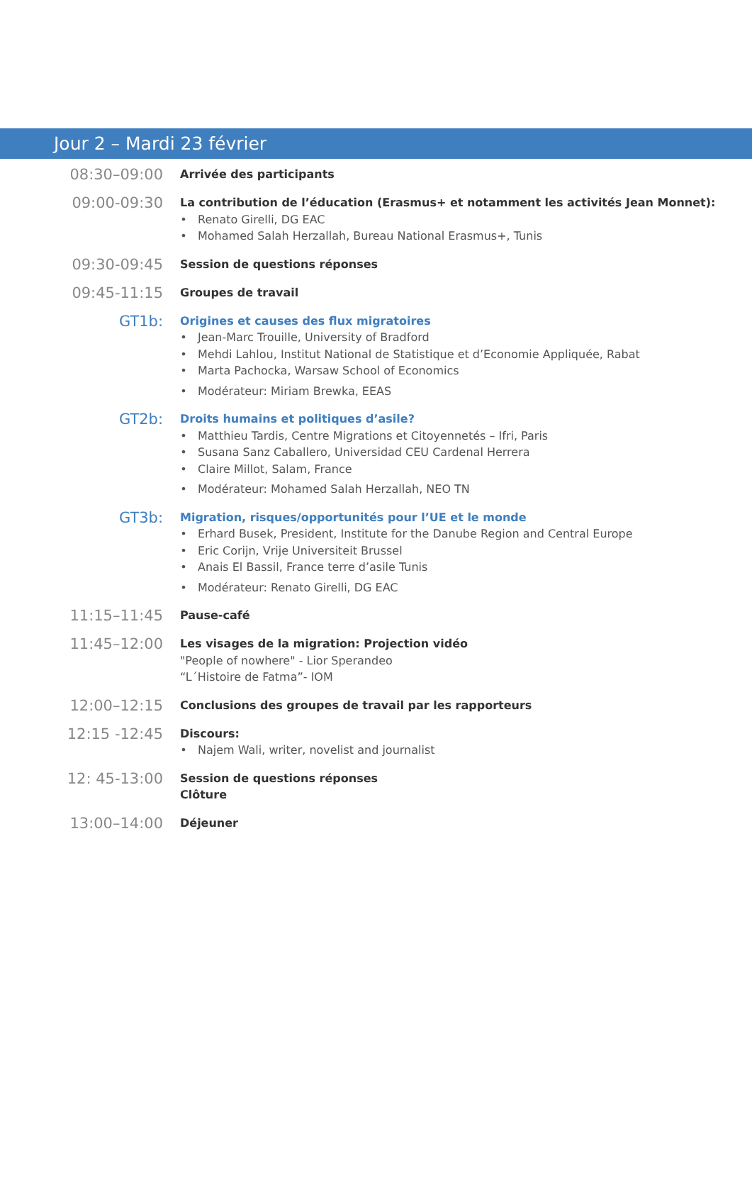Jour 2 – Mardi 23 février
08:30–09:00
Arrivée des participants
09:00-09:30
La contribution de l’éducation (Erasmus+ et notamment les activités Jean Monnet):
Renato Girelli, DG EAC
Mohamed Salah Herzallah, Bureau National Erasmus+, Tunis
09:30-09:45
Session de questions réponses
09:45-11:15
Groupes de travail
GT1b:
Origines et causes des flux migratoires
Jean-Marc Trouille, University of Bradford
Mehdi Lahlou, Institut National de Statistique et d’Economie Appliquée, Rabat
Marta Pachocka, Warsaw School of Economics
Modérateur: Miriam Brewka, EEAS
GT2b:
Droits humains et politiques d’asile?
Matthieu Tardis, Centre Migrations et Citoyennetés – Ifri, Paris
Susana Sanz Caballero, Universidad CEU Cardenal Herrera
Claire Millot, Salam, France
Modérateur: Mohamed Salah Herzallah, NEO TN
GT3b:
Migration, risques/opportunités pour l’UE et le monde
Erhard Busek, President, Institute for the Danube Region and Central Europe
Eric Corijn, Vrije Universiteit Brussel
Anais El Bassil, France terre d’asile Tunis
Modérateur: Renato Girelli, DG EAC
11:15–11:45
Pause-café
11:45–12:00
Les visages de la migration: Projection vidéo
"People of nowhere" - Lior Sperandeo
“L´Histoire de Fatma”- IOM
12:00–12:15
Conclusions des groupes de travail par les rapporteurs
12:15 -12:45
Discours:
Najem Wali, writer, novelist and journalist
12: 45-13:00
Session de questions réponses
Clôture
13:00–14:00
Déjeuner